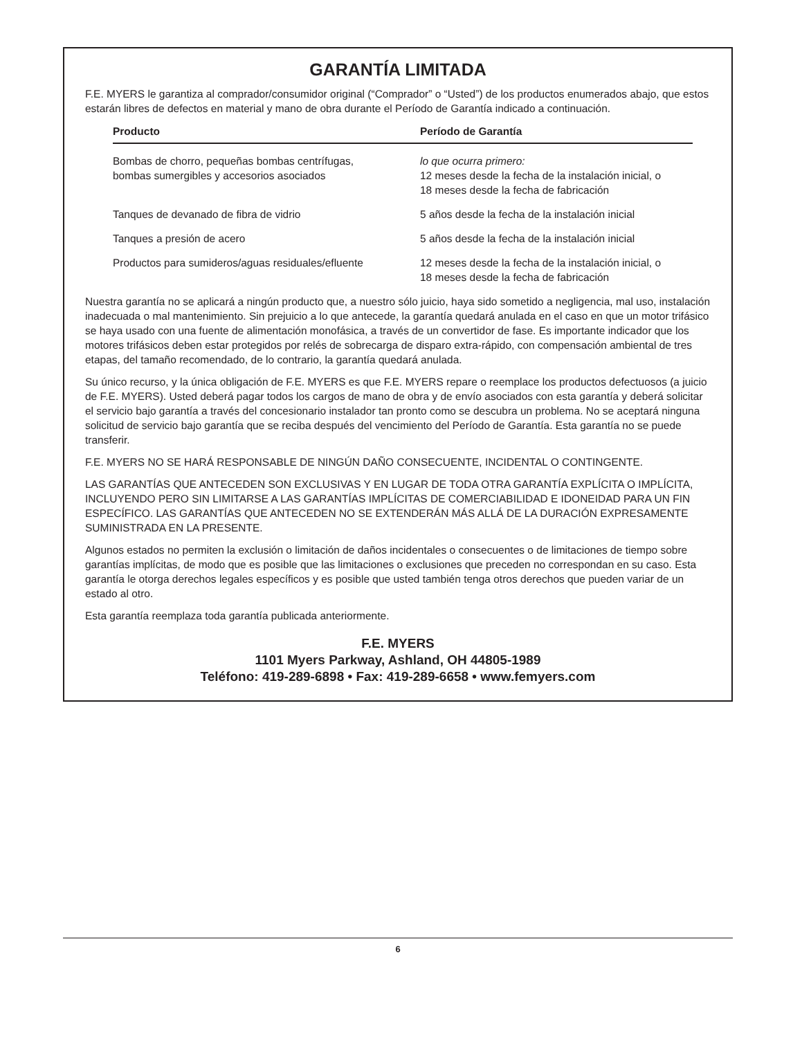GARANTÍA LIMITADA
F.E. MYERS le garantiza al comprador/consumidor original (“Comprador” o “Usted”) de los productos enumerados abajo, que estos estarán libres de defectos en material y mano de obra durante el Período de Garantía indicado a continuación.
| Producto | Período de Garantía |
| --- | --- |
| Bombas de chorro, pequeñas bombas centrífugas, bombas sumergibles y accesorios asociados | lo que ocurra primero: 12 meses desde la fecha de la instalación inicial, o 18 meses desde la fecha de fabricación |
| Tanques de devanado de fibra de vidrio | 5 años desde la fecha de la instalación inicial |
| Tanques a presión de acero | 5 años desde la fecha de la instalación inicial |
| Productos para sumideros/aguas residuales/efluente | 12 meses desde la fecha de la instalación inicial, o 18 meses desde la fecha de fabricación |
Nuestra garantía no se aplicará a ningún producto que, a nuestro sólo juicio, haya sido sometido a negligencia, mal uso, instalación inadecuada o mal mantenimiento. Sin prejuicio a lo que antecede, la garantía quedará anulada en el caso en que un motor trifásico se haya usado con una fuente de alimentación monofásica, a través de un convertidor de fase. Es importante indicador que los motores trifásicos deben estar protegidos por relés de sobrecarga de disparo extra-rápido, con compensación ambiental de tres etapas, del tamaño recomendado, de lo contrario, la garantía quedará anulada.
Su único recurso, y la única obligación de F.E. MYERS es que F.E. MYERS repare o reemplace los productos defectuosos (a juicio de F.E. MYERS). Usted deberá pagar todos los cargos de mano de obra y de envío asociados con esta garantía y deberá solicitar el servicio bajo garantía a través del concesionario instalador tan pronto como se descubra un problema. No se aceptará ninguna solicitud de servicio bajo garantía que se reciba después del vencimiento del Período de Garantía. Esta garantía no se puede transferir.
F.E. MYERS NO SE HARÁ RESPONSABLE DE NINGÚN DAÑO CONSECUENTE, INCIDENTAL O CONTINGENTE.
LAS GARANTÍAS QUE ANTECEDEN SON EXCLUSIVAS Y EN LUGAR DE TODA OTRA GARANTÍA EXPLÍCITA O IMPLÍCITA, INCLUYENDO PERO SIN LIMITARSE A LAS GARANTÍAS IMPLÍCITAS DE COMERCIABILIDAD E IDONEIDAD PARA UN FIN ESPECÍFICO. LAS GARANTÍAS QUE ANTECEDEN NO SE EXTENDERÁN MÁS ALLÁ DE LA DURACIÓN EXPRESAMENTE SUMINISTRADA EN LA PRESENTE.
Algunos estados no permiten la exclusión o limitación de daños incidentales o consecuentes o de limitaciones de tiempo sobre garantías implícitas, de modo que es posible que las limitaciones o exclusiones que preceden no correspondan en su caso. Esta garantía le otorga derechos legales específicos y es posible que usted también tenga otros derechos que pueden variar de un estado al otro.
Esta garantía reemplaza toda garantía publicada anteriormente.
F.E. MYERS
1101 Myers Parkway, Ashland, OH 44805-1989
Teléfono: 419-289-6898 • Fax: 419-289-6658 • www.femyers.com
6